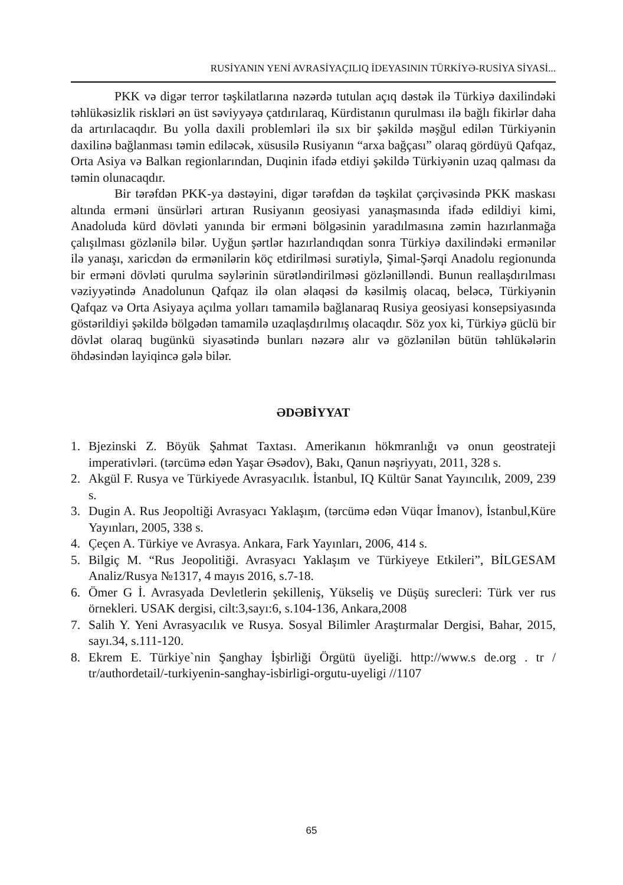RUSİYANIN YENİ AVRASİYAÇILIQ İDEYASININ TÜRKİYƏ-RUSİYA SİYASİ...
PKK və digər terror təşkilatlarına nəzərdə tutulan açıq dəstək ilə Türkiyə daxilindəki təhlükəsizlik riskləri ən üst səviyyəyə çatdırılaraq, Kürdistanın qurulması ilə bağlı fikirlər daha da artırılacaqdır. Bu yolla daxili problemləri ilə sıx bir şəkildə məşğul edilən Türkiyənin daxilinə bağlanması təmin ediləcək, xüsusilə Rusiyanın “arxa bağçası” olaraq gördüyü Qafqaz, Orta Asiya və Balkan regionlarından, Duqinin ifadə etdiyi şəkildə Türkiyənin uzaq qalması da təmin olunacaqdır.
Bir tərəfdən PKK-ya dəstəyini, digər tərəfdən də təşkilat çərçivəsində PKK maskası altında erməni ünsürləri artıran Rusiyanın geosiyasi yanaşmasında ifadə edildiyi kimi, Anadoluda kürd dövləti yanında bir erməni bölgəsinin yaradılmasına zəmin hazırlanmağa çalışılması gözlənilə bilər. Uyğun şərtlər hazırlandıqdan sonra Türkiyə daxilindəki ermənilər ilə yanaşı, xaricdən də ermənilərin köç etdirilməsi surətiylə, Şimal-Şərqi Anadolu regionunda bir erməni dövləti qurulma səylərinin sürətləndirilməsi gözlənilləndi. Bunun reallaşdırılması vəziyyətində Anadolunun Qafqaz ilə olan əlaqəsi də kəsilmiş olacaq, beləcə, Türkiyənin Qafqaz və Orta Asiyaya açılma yolları tamamilə bağlanaraq Rusiya geosiyasi konsepsiyasında göstərildiyi şəkildə bölgədən tamamilə uzaqlaşdırılmış olacaqdır. Söz yox ki, Türkiyə güclü bir dövlət olaraq bugünkü siyasətində bunları nəzərə alır və gözlənilən bütün təhlükələrin öhdəsindən layiqincə gələ bilər.
ƏDƏBİYYAT
1. Bjezinski Z. Böyük Şahmat Taxtası. Amerikanın hökmranlığı və onun geostrateji imperativləri. (tərcümə edən Yaşar Əsədov), Bakı, Qanun nəşriyyatı, 2011, 328 s.
2. Akgül F. Rusya ve Türkiyede Avrasyacılık. İstanbul, IQ Kültür Sanat Yayıncılık, 2009, 239 s.
3. Dugin A. Rus Jeopoltiği Avrasyacı Yaklaşım, (tərcümə edən Vüqar İmanov), İstanbul,Küre Yayınları, 2005, 338 s.
4. Çeçen A. Türkiye ve Avrasya. Ankara, Fark Yayınları, 2006, 414 s.
5. Bilgiç M. “Rus Jeopolitiği. Avrasyacı Yaklaşım ve Türkiyeye Etkileri”, BİLGESAM Analiz/Rusya №1317, 4 mayıs 2016, s.7-18.
6. Ömer G İ. Avrasyada Devletlerin şekilleniş, Yükseliş ve Düşüş surecleri: Türk ver rus örnekleri. USAK dergisi, cilt:3,sayı:6, s.104-136, Ankara,2008
7. Salih Y. Yeni Avrasyacılık ve Rusya. Sosyal Bilimler Araştırmalar Dergisi, Bahar, 2015, sayı.34, s.111-120.
8. Ekrem E. Türkiye`nin Şanghay İşbirliği Örgütü üyeliği. http://www.s de.org . tr / tr/authordetail/-turkiyenin-sanghay-isbirligi-orgutu-uyeligi //1107
65